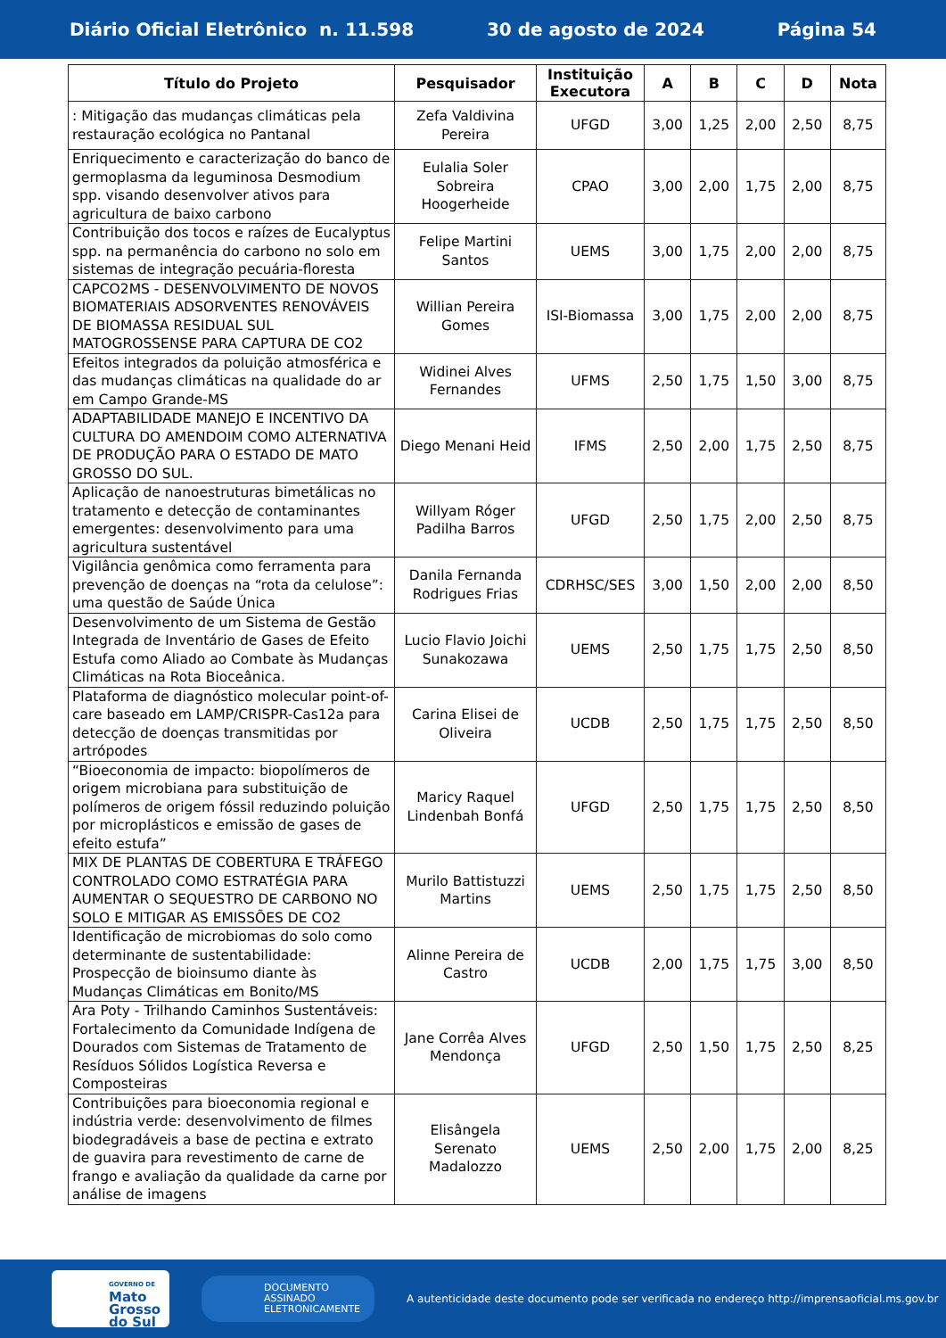Diário Oficial Eletrônico n. 11.598 30 de agosto de 2024 Página 54
| Título do Projeto | Pesquisador | Instituição Executora | A | B | C | D | Nota |
| --- | --- | --- | --- | --- | --- | --- | --- |
| : Mitigação das mudanças climáticas pela restauração ecológica no Pantanal | Zefa Valdivina Pereira | UFGD | 3,00 | 1,25 | 2,00 | 2,50 | 8,75 |
| Enriquecimento e caracterização do banco de germoplasma da leguminosa Desmodium spp. visando desenvolver ativos para agricultura de baixo carbono | Eulalia Soler Sobreira Hoogerheide | CPAO | 3,00 | 2,00 | 1,75 | 2,00 | 8,75 |
| Contribuição dos tocos e raízes de Eucalyptus spp. na permanência do carbono no solo em sistemas de integração pecuária-floresta | Felipe Martini Santos | UEMS | 3,00 | 1,75 | 2,00 | 2,00 | 8,75 |
| CAPCO2MS - DESENVOLVIMENTO DE NOVOS BIOMATERIAIS ADSORVENTES RENOVÁVEIS DE BIOMASSA RESIDUAL SUL MATOGROSSENSE PARA CAPTURA DE CO2 | Willian Pereira Gomes | ISI-Biomassa | 3,00 | 1,75 | 2,00 | 2,00 | 8,75 |
| Efeitos integrados da poluição atmosférica e das mudanças climáticas na qualidade do ar em Campo Grande-MS | Widinei Alves Fernandes | UFMS | 2,50 | 1,75 | 1,50 | 3,00 | 8,75 |
| ADAPTABILIDADE MANEJO E INCENTIVO DA CULTURA DO AMENDOIM COMO ALTERNATIVA DE PRODUÇÃO PARA O ESTADO DE MATO GROSSO DO SUL. | Diego Menani Heid | IFMS | 2,50 | 2,00 | 1,75 | 2,50 | 8,75 |
| Aplicação de nanoestruturas bimetálicas no tratamento e detecção de contaminantes emergentes: desenvolvimento para uma agricultura sustentável | Willyam Róger Padilha Barros | UFGD | 2,50 | 1,75 | 2,00 | 2,50 | 8,75 |
| Vigilância genômica como ferramenta para prevenção de doenças na “rota da celulose”: uma questão de Saúde Única | Danila Fernanda Rodrigues Frias | CDRHSC/SES | 3,00 | 1,50 | 2,00 | 2,00 | 8,50 |
| Desenvolvimento de um Sistema de Gestão Integrada de Inventário de Gases de Efeito Estufa como Aliado ao Combate às Mudanças Climáticas na Rota Bioceânica. | Lucio Flavio Joichi Sunakozawa | UEMS | 2,50 | 1,75 | 1,75 | 2,50 | 8,50 |
| Plataforma de diagnóstico molecular point-of-care baseado em LAMP/CRISPR-Cas12a para detecção de doenças transmitidas por artrópodes | Carina Elisei de Oliveira | UCDB | 2,50 | 1,75 | 1,75 | 2,50 | 8,50 |
| “Bioeconomia de impacto: biopolímeros de origem microbiana para substituição de polímeros de origem fóssil reduzindo poluição por microplásticos e emissão de gases de efeito estufa” | Maricy Raquel Lindenbah Bonfá | UFGD | 2,50 | 1,75 | 1,75 | 2,50 | 8,50 |
| MIX DE PLANTAS DE COBERTURA E TRÁFEGO CONTROLADO COMO ESTRATÉGIA PARA AUMENTAR O SEQUESTRO DE CARBONO NO SOLO E MITIGAR AS EMISSÕES DE CO2 | Murilo Battistuzzi Martins | UEMS | 2,50 | 1,75 | 1,75 | 2,50 | 8,50 |
| Identificação de microbiomas do solo como determinante de sustentabilidade: Prospecção de bioinsumo diante às Mudanças Climáticas em Bonito/MS | Alinne Pereira de Castro | UCDB | 2,00 | 1,75 | 1,75 | 3,00 | 8,50 |
| Ara Poty - Trilhando Caminhos Sustentáveis: Fortalecimento da Comunidade Indígena de Dourados com Sistemas de Tratamento de Resíduos Sólidos Logística Reversa e Composteiras | Jane Corrêa Alves Mendonça | UFGD | 2,50 | 1,50 | 1,75 | 2,50 | 8,25 |
| Contribuições para bioeconomia regional e indústria verde: desenvolvimento de filmes biodegradáveis a base de pectina e extrato de guavira para revestimento de carne de frango e avaliação da qualidade da carne por análise de imagens | Elisângela Serenato Madalozzo | UEMS | 2,50 | 2,00 | 1,75 | 2,00 | 8,25 |
GOVERNO DE
Mato
Grosso
do Sul
DOCUMENTO
ASSINADO
ELETRONICAMENTE
A autenticidade deste documento pode ser verificada no endereço http://imprensaoficial.ms.gov.br